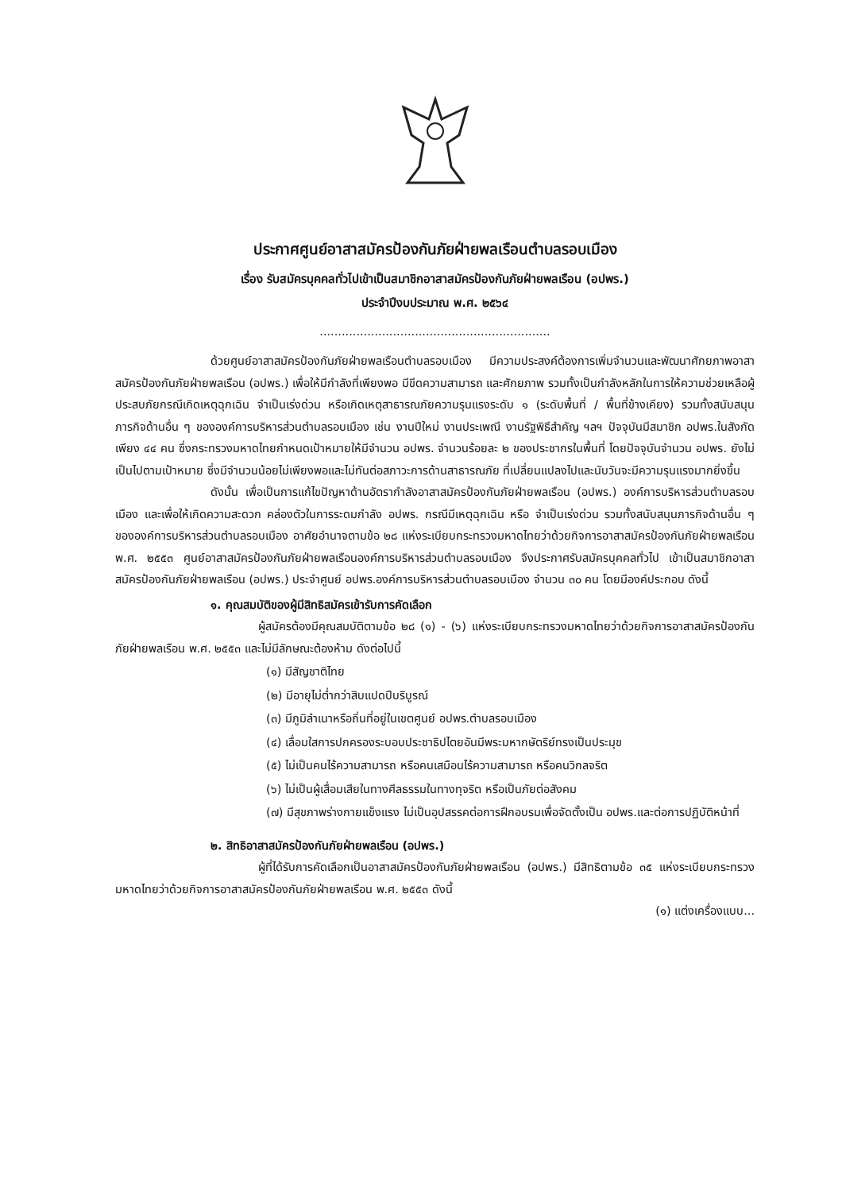ประกาศศูนย์อาสาสมัครป้องกันภัยฝ่ายพลเรือนตำบลรอบเมือง
เรื่อง รับสมัครบุคคลทั่วไปเข้าเป็นสมาชิกอาสาสมัครป้องกันภัยฝ่ายพลเรือน (อปพร.)
ประจำปีงบประมาณ พ.ศ. ๒๕๖๔
...............................................................
ด้วยศูนย์อาสาสมัครป้องกันภัยฝ่ายพลเรือนตำบลรอบเมือง มีความประสงค์ต้องการเพิ่มจำนวนและพัฒนาศักยภาพอาสาสมัครป้องกันภัยฝ่ายพลเรือน (อปพร.) เพื่อให้มีกำลังที่เพียงพอ มีขีดความสามารถ และศักยภาพ รวมทั้งเป็นกำลังหลักในการให้ความช่วยเหลือผู้ประสบภัยกรณีเกิดเหตุฉุกเฉิน จำเป็นเร่งด่วน หรือเกิดเหตุสาธารณภัยความรุนแรงระดับ ๑ (ระดับพื้นที่ / พื้นที่ข้างเคียง) รวมทั้งสนับสนุนภารกิจด้านอื่น ๆ ขององค์การบริหารส่วนตำบลรอบเมือง เช่น งานปีใหม่ งานประเพณี งานรัฐพิธีสำคัญ ฯลฯ ปัจจุบันมีสมาชิก อปพร.ในสังกัดเพียง ๔๔ คน ซึ่งกระทรวงมหาดไทยกำหนดเป้าหมายให้มีจำนวน อปพร. จำนวนร้อยละ ๒ ของประชากรในพื้นที่ โดยปัจจุบันจำนวน อปพร. ยังไม่เป็นไปตามเป้าหมาย ซึ่งมีจำนวนน้อยไม่เพียงพอและไม่ทันต่อสภาวะการด้านสาธารณภัย ที่เปลี่ยนแปลงไปและนับวันจะมีความรุนแรงมากยิ่งขึ้น
ดังนั้น เพื่อเป็นการแก้ไขปัญหาด้านอัตรากำลังอาสาสมัครป้องกันภัยฝ่ายพลเรือน (อปพร.) องค์การบริหารส่วนตำบลรอบเมือง และเพื่อให้เกิดความสะดวก คล่องตัวในการระดมกำลัง อปพร. กรณีมีเหตุฉุกเฉิน หรือ จำเป็นเร่งด่วน รวมทั้งสนับสนุนภารกิจด้านอื่น ๆ ขององค์การบริหารส่วนตำบลรอบเมือง อาศัยอำนาจตามข้อ ๒๘ แห่งระเบียบกระทรวงมหาดไทยว่าด้วยกิจการอาสาสมัครป้องกันภัยฝ่ายพลเรือน พ.ศ. ๒๕๕๓ ศูนย์อาสาสมัครป้องกันภัยฝ่ายพลเรือนองค์การบริหารส่วนตำบลรอบเมือง จึงประกาศรับสมัครบุคคลทั่วไป เข้าเป็นสมาชิกอาสาสมัครป้องกันภัยฝ่ายพลเรือน (อปพร.) ประจำศูนย์ อปพร.องค์การบริหารส่วนตำบลรอบเมือง จำนวน ๓๐ คน โดยมีองค์ประกอบ ดังนี้
๑. คุณสมบัติของผู้มีสิทธิสมัครเข้ารับการคัดเลือก
ผู้สมัครต้องมีคุณสมบัติตามข้อ ๒๘ (๑) - (๖) แห่งระเบียบกระทรวงมหาดไทยว่าด้วยกิจการอาสาสมัครป้องกันภัยฝ่ายพลเรือน พ.ศ. ๒๕๕๓ และไม่มีลักษณะต้องห้าม ดังต่อไปนี้
(๑) มีสัญชาติไทย
(๒) มีอายุไม่ต่ำกว่าสิบแปดปีบริบูรณ์
(๓) มีภูมิลำเนาหรือถิ่นที่อยู่ในเขตศูนย์ อปพร.ตำบลรอบเมือง
(๔) เลื่อมใสการปกครองระบอบประชาธิปไตยอันมีพระมหากษัตริย์ทรงเป็นประมุข
(๕) ไม่เป็นคนไร้ความสามารถ หรือคนเสมือนไร้ความสามารถ หรือคนวิกลจริต
(๖) ไม่เป็นผู้เสื่อมเสียในทางศีลธรรมในทางทุจริต หรือเป็นภัยต่อสังคม
(๗) มีสุขภาพร่างกายแข็งแรง ไม่เป็นอุปสรรคต่อการฝึกอบรมเพื่อจัดตั้งเป็น อปพร.และต่อการปฏิบัติหน้าที่
๒. สิทธิอาสาสมัครป้องกันภัยฝ่ายพลเรือน (อปพร.)
ผู้ที่ได้รับการคัดเลือกเป็นอาสาสมัครป้องกันภัยฝ่ายพลเรือน (อปพร.) มีสิทธิตามข้อ ๓๕ แห่งระเบียบกระทรวงมหาดไทยว่าด้วยกิจการอาสาสมัครป้องกันภัยฝ่ายพลเรือน พ.ศ. ๒๕๕๓ ดังนี้
(๑) แต่งเครื่องแบบ...